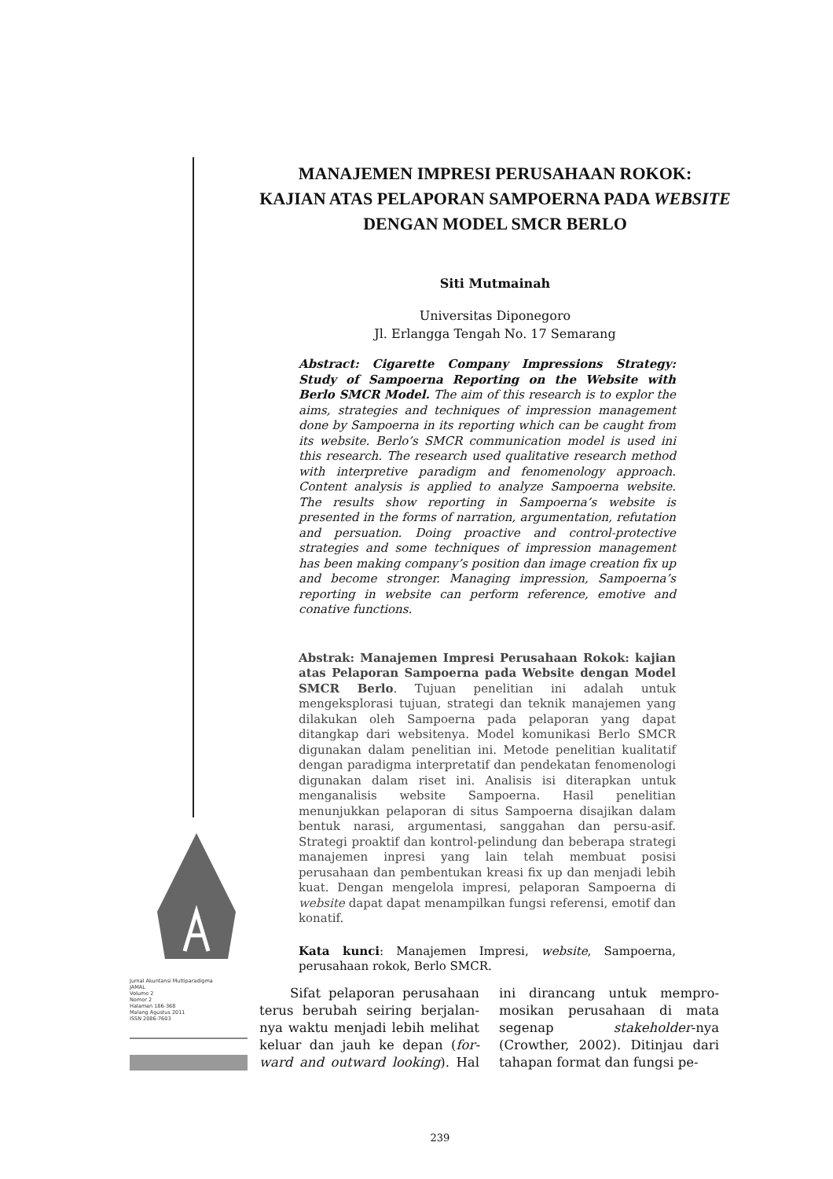MANAJEMEN IMPRESI PERUSAHAAN ROKOK:
KAJIAN ATAS PELAPORAN SAMPOERNA PADA WEBSITE
DENGAN MODEL SMCR BERLO
Siti Mutmainah
Universitas Diponegoro
Jl. Erlangga Tengah No. 17 Semarang
Abstract: Cigarette Company Impressions Strategy: Study of Sampoerna Reporting on the Website with Berlo SMCR Model. The aim of this research is to explor the aims, strategies and techniques of impression management done by Sampoerna in its reporting which can be caught from its website. Berlo’s SMCR communication model is used ini this research. The research used qualitative research method with interpretive paradigm and fenomenology approach. Content analysis is applied to analyze Sampoerna website. The results show reporting in Sampoerna’s website is presented in the forms of narration, argumentation, refutation and persuation. Doing proactive and control-protective strategies and some techniques of impression management has been making company’s position dan image creation fix up and become stronger. Managing impression, Sampoerna’s reporting in website can perform reference, emotive and conative functions.
Abstrak: Manajemen Impresi Perusahaan Rokok: kajian atas Pelaporan Sampoerna pada Website dengan Model SMCR Berlo. Tujuan penelitian ini adalah untuk mengeksplorasi tujuan, strategi dan teknik manajemen yang dilakukan oleh Sampoerna pada pelaporan yang dapat ditangkap dari websitenya. Model komunikasi Berlo SMCR digunakan dalam penelitian ini. Metode penelitian kualitatif dengan paradigma interpretatif dan pendekatan fenomenologi digunakan dalam riset ini. Analisis isi diterapkan untuk menganalisis website Sampoerna. Hasil penelitian menunjukkan pelaporan di situs Sampoerna disajikan dalam bentuk narasi, argumentasi, sanggahan dan persu-asif. Strategi proaktif dan kontrol-pelindung dan beberapa strategi manajemen inpresi yang lain telah membuat posisi perusahaan dan pembentukan kreasi fix up dan menjadi lebih kuat. Dengan mengelola impresi, pelaporan Sampoerna di website dapat dapat menampilkan fungsi referensi, emotif dan konatif.
Kata kunci: Manajemen Impresi, website, Sampoerna, perusahaan rokok, Berlo SMCR.
Jurnal Akuntansi Multiparadigma
JAMAL
Volume 2
Nomor 2
Halaman 186-368
Malang Agustus 2011
ISSN 2086-7603
Sifat pelaporan perusahaan terus berubah seiring berjalan-nya waktu menjadi lebih melihat keluar dan jauh ke depan (for-ward and outward looking). Hal ini dirancang untuk mempro-mosikan perusahaan di mata segenap stakeholder-nya (Crowther, 2002). Ditinjau dari tahapan format dan fungsi pe-
239